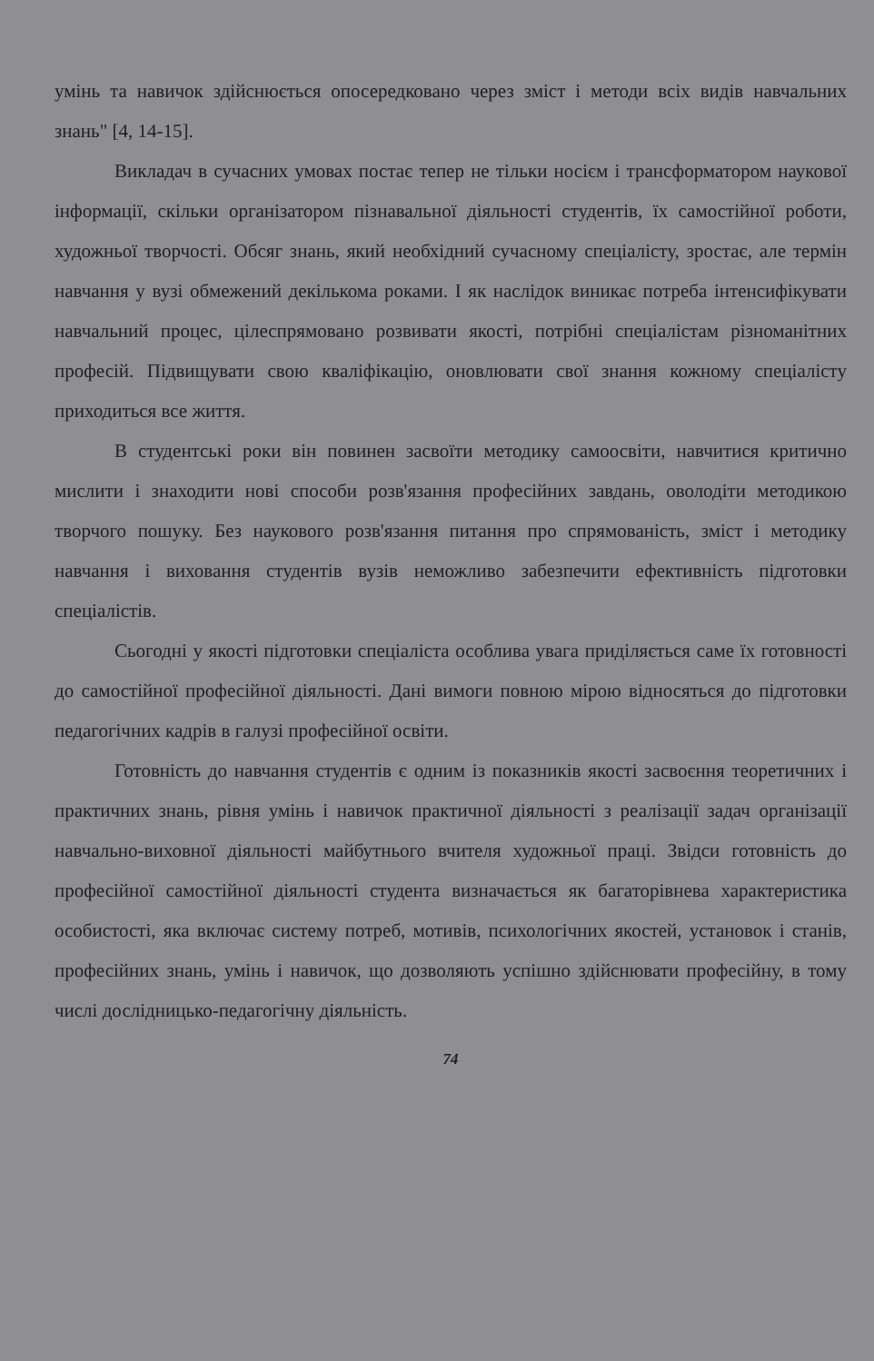умінь та навичок здійснюється опосередковано через зміст і методи всіх видів навчальних знань" [4, 14-15].
Викладач в сучасних умовах постає тепер не тільки носієм і трансформатором наукової інформації, скільки організатором пізнавальної діяльності студентів, їх самостійної роботи, художньої творчості. Обсяг знань, який необхідний сучасному спеціалісту, зростає, але термін навчання у вузі обмежений декількома роками. І як наслідок виникає потреба інтенсифікувати навчальний процес, цілеспрямовано розвивати якості, потрібні спеціалістам різноманітних професій. Підвищувати свою кваліфікацію, оновлювати свої знання кожному спеціалісту приходиться все життя.
В студентські роки він повинен засвоїти методику самоосвіти, навчитися критично мислити і знаходити нові способи розв'язання професійних завдань, оволодіти методикою творчого пошуку. Без наукового розв'язання питання про спрямованість, зміст і методику навчання і виховання студентів вузів неможливо забезпечити ефективність підготовки спеціалістів.
Сьогодні у якості підготовки спеціаліста особлива увага приділяється саме їх готовності до самостійної професійної діяльності. Дані вимоги повною мірою відносяться до підготовки педагогічних кадрів в галузі професійної освіти.
Готовність до навчання студентів є одним із показників якості засвоєння теоретичних і практичних знань, рівня умінь і навичок практичної діяльності з реалізації задач організації навчально-виховної діяльності майбутнього вчителя художньої праці. Звідси готовність до професійної самостійної діяльності студента визначається як багаторівнева характеристика особистості, яка включає систему потреб, мотивів, психологічних якостей, установок і станів, професійних знань, умінь і навичок, що дозволяють успішно здійснювати професійну, в тому числі дослідницько-педагогічну діяльність.
74